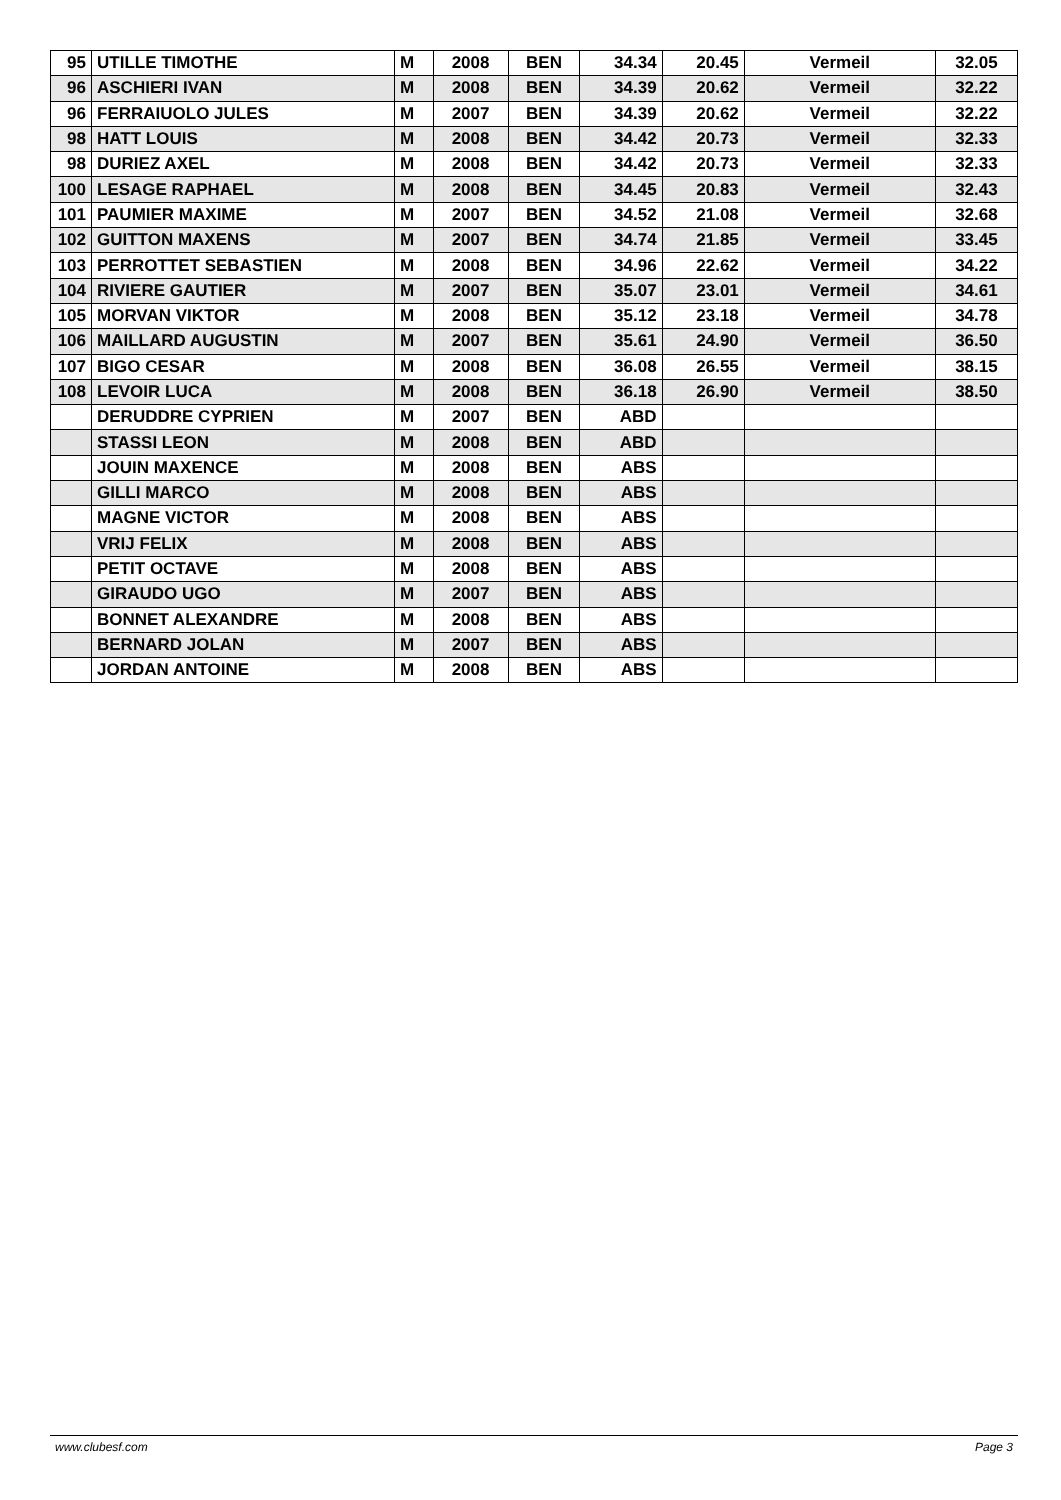| 95 | UTILLE TIMOTHE | M | 2008 | BEN | 34.34 | 20.45 | Vermeil | 32.05 |
| 96 | ASCHIERI IVAN | M | 2008 | BEN | 34.39 | 20.62 | Vermeil | 32.22 |
| 96 | FERRAIUOLO JULES | M | 2007 | BEN | 34.39 | 20.62 | Vermeil | 32.22 |
| 98 | HATT LOUIS | M | 2008 | BEN | 34.42 | 20.73 | Vermeil | 32.33 |
| 98 | DURIEZ AXEL | M | 2008 | BEN | 34.42 | 20.73 | Vermeil | 32.33 |
| 100 | LESAGE RAPHAEL | M | 2008 | BEN | 34.45 | 20.83 | Vermeil | 32.43 |
| 101 | PAUMIER MAXIME | M | 2007 | BEN | 34.52 | 21.08 | Vermeil | 32.68 |
| 102 | GUITTON MAXENS | M | 2007 | BEN | 34.74 | 21.85 | Vermeil | 33.45 |
| 103 | PERROTTET SEBASTIEN | M | 2008 | BEN | 34.96 | 22.62 | Vermeil | 34.22 |
| 104 | RIVIERE GAUTIER | M | 2007 | BEN | 35.07 | 23.01 | Vermeil | 34.61 |
| 105 | MORVAN VIKTOR | M | 2008 | BEN | 35.12 | 23.18 | Vermeil | 34.78 |
| 106 | MAILLARD AUGUSTIN | M | 2007 | BEN | 35.61 | 24.90 | Vermeil | 36.50 |
| 107 | BIGO CESAR | M | 2008 | BEN | 36.08 | 26.55 | Vermeil | 38.15 |
| 108 | LEVOIR LUCA | M | 2008 | BEN | 36.18 | 26.90 | Vermeil | 38.50 |
| | DERUDDRE CYPRIEN | M | 2007 | BEN | ABD | | | |
| | STASSI LEON | M | 2008 | BEN | ABD | | | |
| | JOUIN MAXENCE | M | 2008 | BEN | ABS | | | |
| | GILLI MARCO | M | 2008 | BEN | ABS | | | |
| | MAGNE VICTOR | M | 2008 | BEN | ABS | | | |
| | VRIJ FELIX | M | 2008 | BEN | ABS | | | |
| | PETIT OCTAVE | M | 2008 | BEN | ABS | | | |
| | GIRAUDO UGO | M | 2007 | BEN | ABS | | | |
| | BONNET ALEXANDRE | M | 2008 | BEN | ABS | | | |
| | BERNARD JOLAN | M | 2007 | BEN | ABS | | | |
| | JORDAN ANTOINE | M | 2008 | BEN | ABS | | | |
www.clubesf.com Page 3